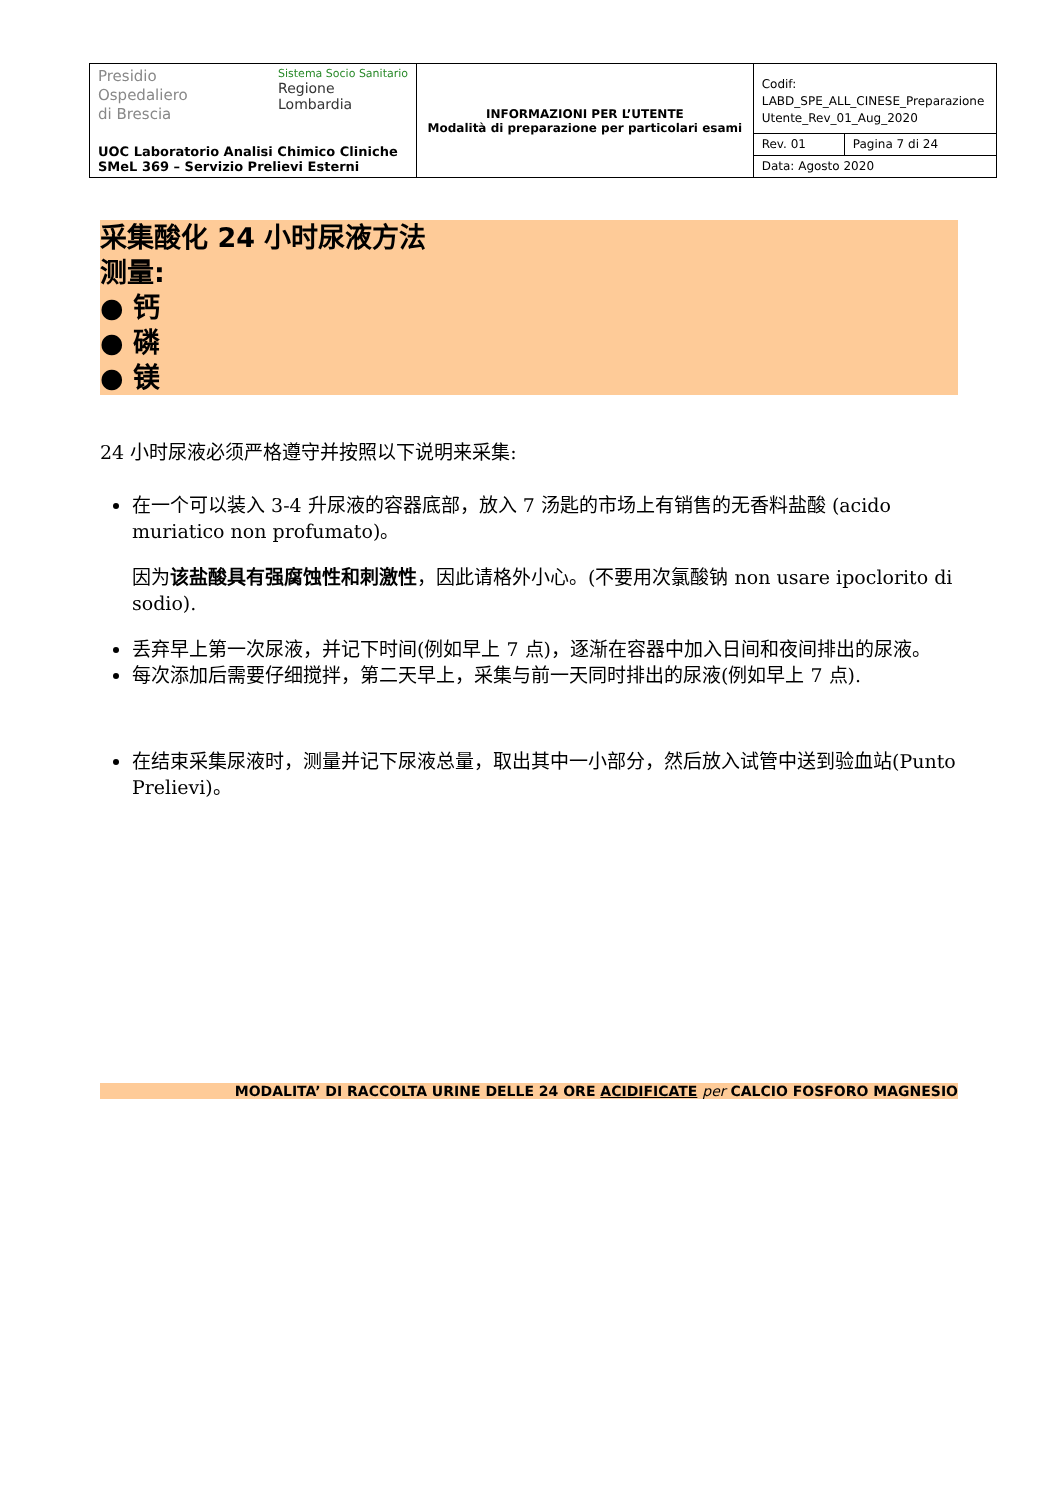| Presidio Ospedaliero di Brescia Sistema Socio Sanitario Regione Lombardia UOC Laboratorio Analisi Chimico Cliniche SMeL 369 – Servizio Prelievi Esterni | INFORMAZIONI PER L’UTENTE Modalità di preparazione per particolari esami | Codif: LABD_SPE_ALL_CINESE_Preparazione Utente_Rev_01_Aug_2020 | |
| | | Rev. 01 | Pagina 7 di 24 |
| | | Data: Agosto 2020 | |
采集酸化 24 小时尿液方法
测量:
● 钙
● 磷
● 镁
24 小时尿液必须严格遵守并按照以下说明来采集:
在一个可以装入 3-4 升尿液的容器底部，放入 7 汤匙的市场上有销售的无香料盐酸 (acido muriatico non profumato)。
因为该盐酸具有强腐蚀性和刺激性，因此请格外小心。(不要用次氯酸钠 non usare ipoclorito di sodio).
丢弃早上第一次尿液，并记下时间(例如早上 7 点)，逐渐在容器中加入日间和夜间排出的尿液。
每次添加后需要仔细搅拌，第二天早上，采集与前一天同时排出的尿液(例如早上 7 点).
在结束采集尿液时，测量并记下尿液总量，取出其中一小部分，然后放入试管中送到验血站(Punto Prelievi)。
MODALITA’ DI RACCOLTA URINE DELLE 24 ORE ACIDIFICATE per CALCIO FOSFORO MAGNESIO